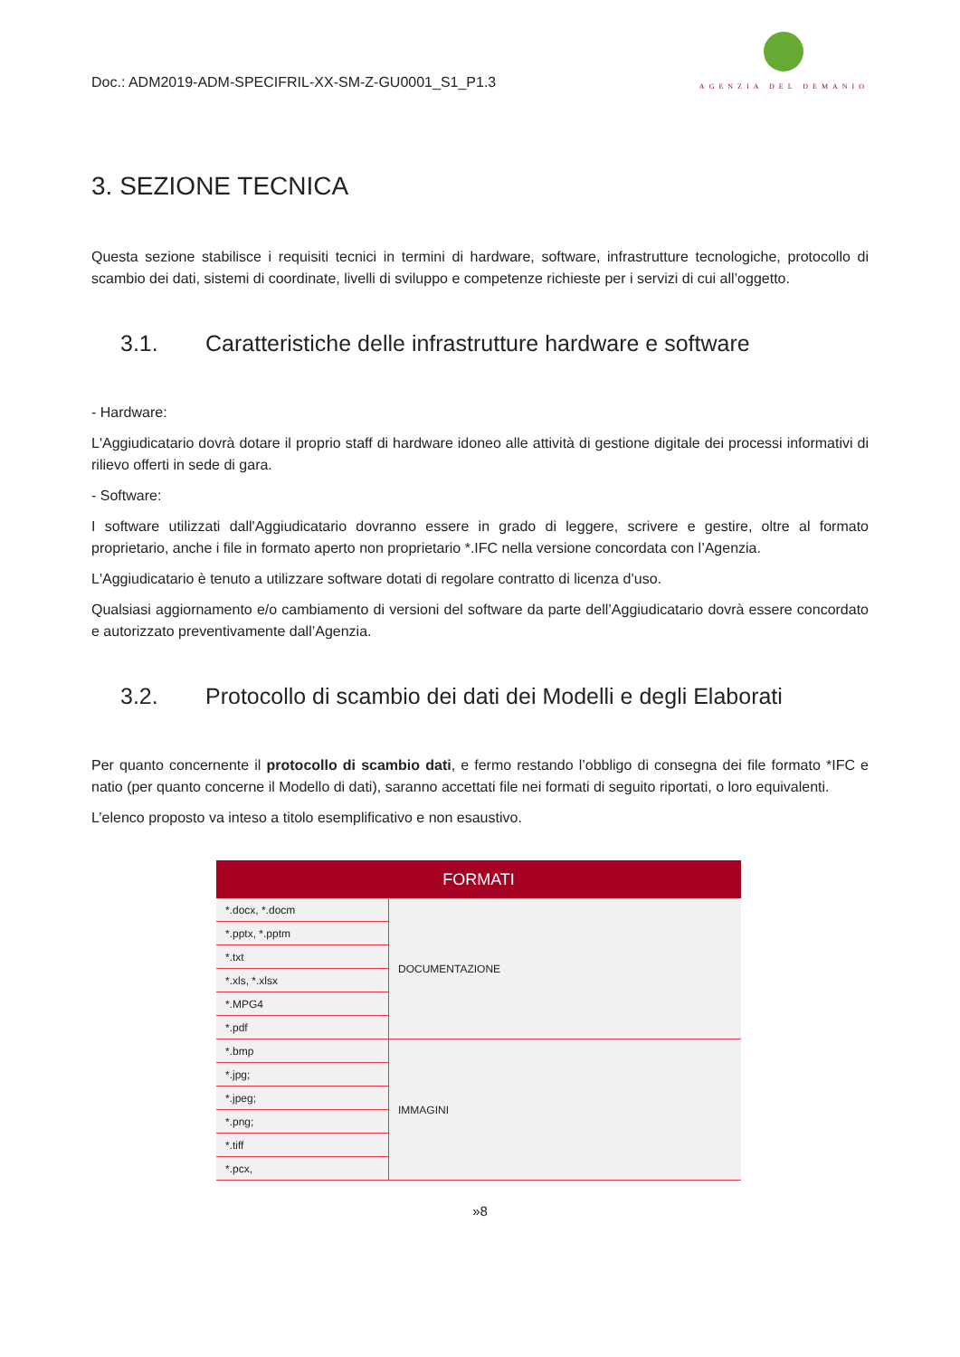Doc.: ADM2019-ADM-SPECIFRIL-XX-SM-Z-GU0001_S1_P1.3
AGENZIA DEL DEMANIO
3. SEZIONE TECNICA
Questa sezione stabilisce i requisiti tecnici in termini di hardware, software, infrastrutture tecnologiche, protocollo di scambio dei dati, sistemi di coordinate, livelli di sviluppo e competenze richieste per i servizi di cui all’oggetto.
3.1. Caratteristiche delle infrastrutture hardware e software
- Hardware:
L'Aggiudicatario dovrà dotare il proprio staff di hardware idoneo alle attività di gestione digitale dei processi informativi di rilievo offerti in sede di gara.
- Software:
I software utilizzati dall'Aggiudicatario dovranno essere in grado di leggere, scrivere e gestire, oltre al formato proprietario, anche i file in formato aperto non proprietario *.IFC nella versione concordata con l’Agenzia.
L'Aggiudicatario è tenuto a utilizzare software dotati di regolare contratto di licenza d’uso.
Qualsiasi aggiornamento e/o cambiamento di versioni del software da parte dell’Aggiudicatario dovrà essere concordato e autorizzato preventivamente dall’Agenzia.
3.2. Protocollo di scambio dei dati dei Modelli e degli Elaborati
Per quanto concernente il protocollo di scambio dati, e fermo restando l’obbligo di consegna dei file formato *IFC e natio (per quanto concerne il Modello di dati), saranno accettati file nei formati di seguito riportati, o loro equivalenti.
L’elenco proposto va inteso a titolo esemplificativo e non esaustivo.
| FORMATI | |
| --- | --- |
| *.docx, *.docm | DOCUMENTAZIONE |
| *.pptx, *.pptm | |
| *.txt | |
| *.xls, *.xlsx | |
| *.MPG4 | |
| *.pdf | |
| *.bmp | IMMAGINI |
| *.jpg; | |
| *.jpeg; | |
| *.png; | |
| *.tiff | |
| *.pcx, | |
»8